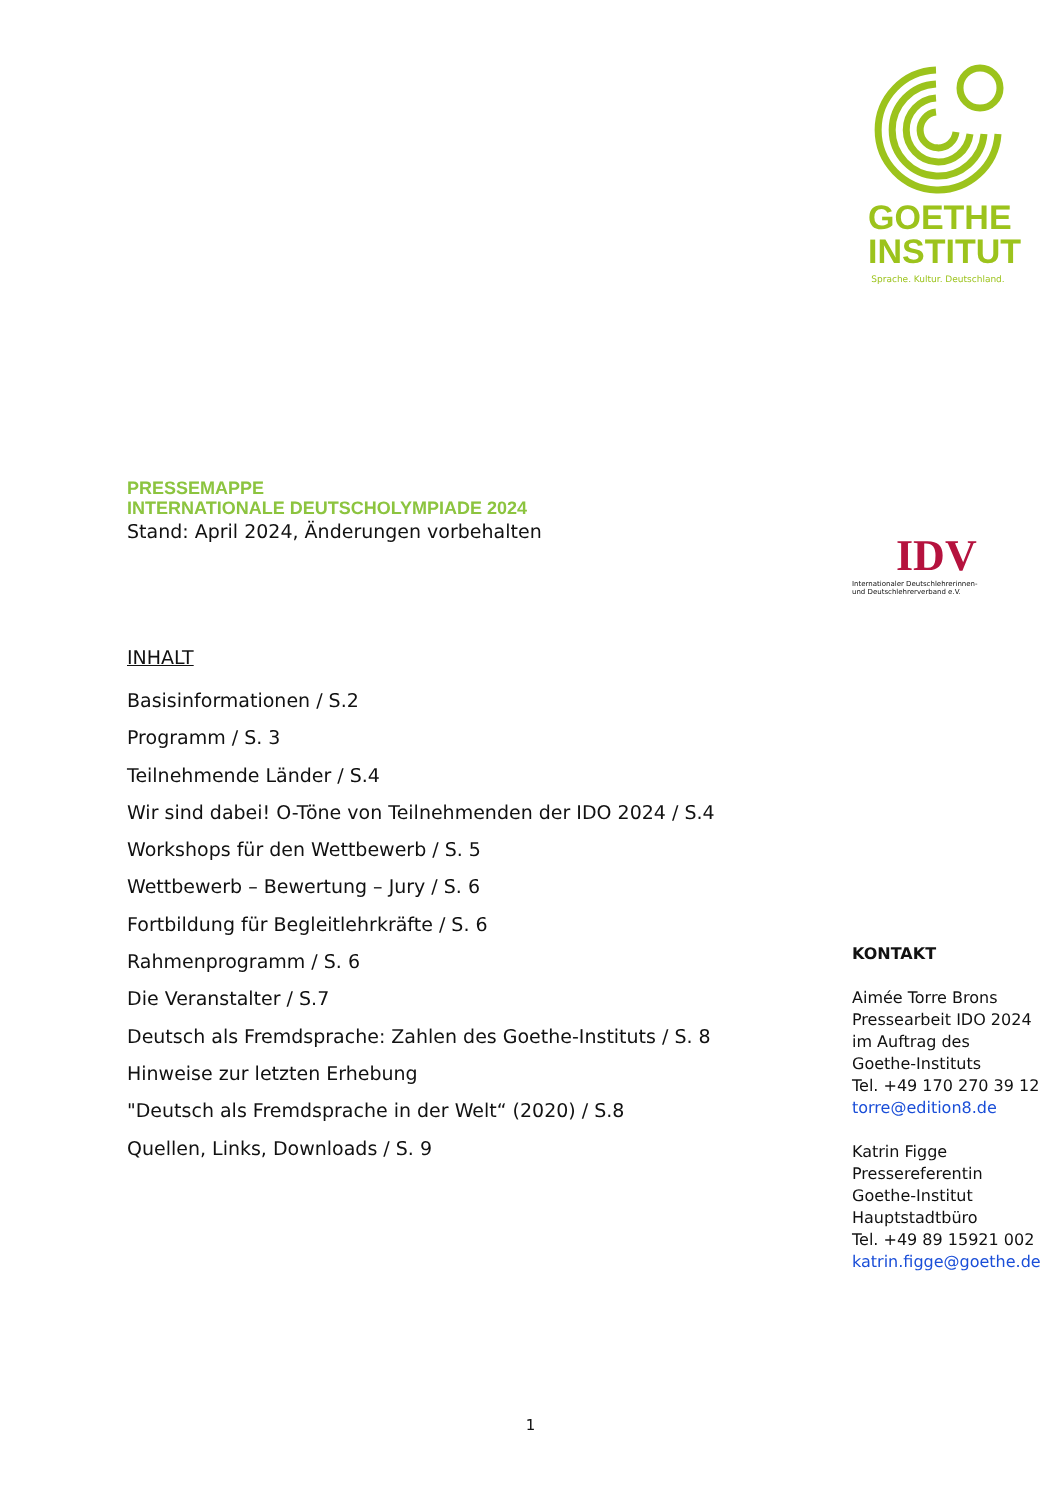GOETHE
INSTITUT
Sprache. Kultur. Deutschland.
IDV
Internationaler Deutschlehrerinnen-
und Deutschlehrerverband e.V.
PRESSEMAPPE
INTERNATIONALE DEUTSCHOLYMPIADE 2024
Stand: April 2024, Änderungen vorbehalten
INHALT
Basisinformationen / S.2
Programm / S. 3
Teilnehmende Länder / S.4
Wir sind dabei! O-Töne von Teilnehmenden der IDO 2024 / S.4
Workshops für den Wettbewerb / S. 5
Wettbewerb – Bewertung – Jury / S. 6
Fortbildung für Begleitlehrkräfte / S. 6
Rahmenprogramm / S. 6
Die Veranstalter / S.7
Deutsch als Fremdsprache: Zahlen des Goethe-Instituts / S. 8
Hinweise zur letzten Erhebung
"Deutsch als Fremdsprache in der Welt“ (2020) / S.8
Quellen, Links, Downloads / S. 9
KONTAKT
Aimée Torre Brons
Pressearbeit IDO 2024
im Auftrag des
Goethe-Instituts
Tel. +49 170 270 39 12
torre@edition8.de
Katrin Figge
Pressereferentin
Goethe-Institut
Hauptstadtbüro
Tel. +49 89 15921 002
katrin.figge@goethe.de
1